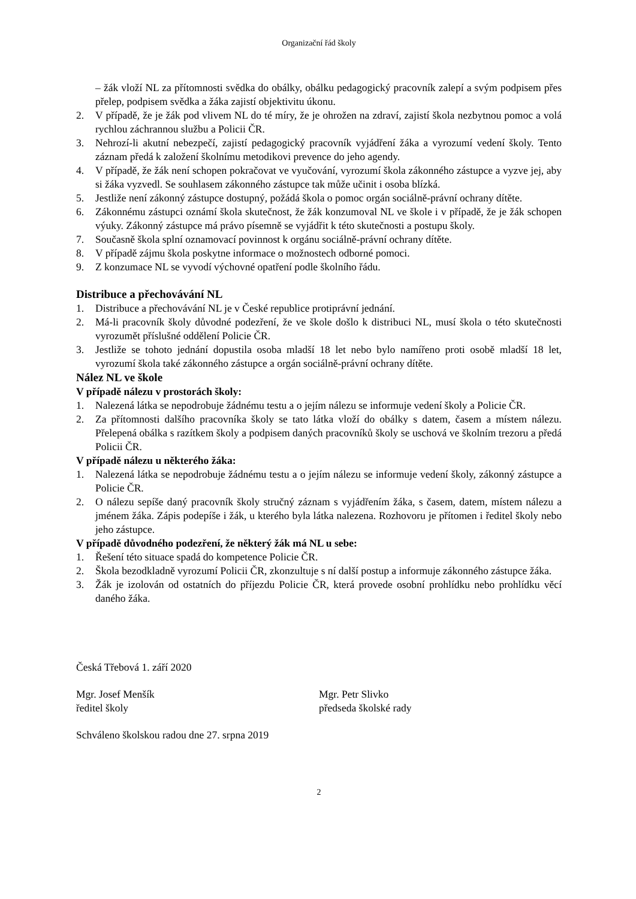Organizační řád školy
– žák vloží NL za přítomnosti svědka do obálky, obálku pedagogický pracovník zalepí a svým podpisem přes přelep, podpisem svědka a žáka zajistí objektivitu úkonu.
2. V případě, že je žák pod vlivem NL do té míry, že je ohrožen na zdraví, zajistí škola nezbytnou pomoc a volá rychlou záchrannou službu a Policii ČR.
3. Nehrozí-li akutní nebezpečí, zajistí pedagogický pracovník vyjádření žáka a vyrozumí vedení školy. Tento záznam předá k založení školnímu metodikovi prevence do jeho agendy.
4. V případě, že žák není schopen pokračovat ve vyučování, vyrozumí škola zákonného zástupce a vyzve jej, aby si žáka vyzvedl. Se souhlasem zákonného zástupce tak může učinit i osoba blízká.
5. Jestliže není zákonný zástupce dostupný, požádá škola o pomoc orgán sociálně-právní ochrany dítěte.
6. Zákonnému zástupci oznámí škola skutečnost, že žák konzumoval NL ve škole i v případě, že je žák schopen výuky. Zákonný zástupce má právo písemně se vyjádřit k této skutečnosti a postupu školy.
7. Současně škola splní oznamovací povinnost k orgánu sociálně-právní ochrany dítěte.
8. V případě zájmu škola poskytne informace o možnostech odborné pomoci.
9. Z konzumace NL se vyvodí výchovné opatření podle školního řádu.
Distribuce a přechovávání NL
1. Distribuce a přechovávání NL je v České republice protiprávní jednání.
2. Má-li pracovník školy důvodné podezření, že ve škole došlo k distribuci NL, musí škola o této skutečnosti vyrozumět příslušné oddělení Policie ČR.
3. Jestliže se tohoto jednání dopustila osoba mladší 18 let nebo bylo namířeno proti osobě mladší 18 let, vyrozumí škola také zákonného zástupce a orgán sociálně-právní ochrany dítěte.
Nález NL ve škole
V případě nálezu v prostorách školy:
1. Nalezená látka se nepodrobuje žádnému testu a o jejím nálezu se informuje vedení školy a Policie ČR.
2. Za přítomnosti dalšího pracovníka školy se tato látka vloží do obálky s datem, časem a místem nálezu. Přelepená obálka s razítkem školy a podpisem daných pracovníků školy se uschová ve školním trezoru a předá Policii ČR.
V případě nálezu u některého žáka:
1. Nalezená látka se nepodrobuje žádnému testu a o jejím nálezu se informuje vedení školy, zákonný zástupce a Policie ČR.
2. O nálezu sepíše daný pracovník školy stručný záznam s vyjádřením žáka, s časem, datem, místem nálezu a jménem žáka. Zápis podepíše i žák, u kterého byla látka nalezena. Rozhovoru je přítomen i ředitel školy nebo jeho zástupce.
V případě důvodného podezření, že některý žák má NL u sebe:
1. Řešení této situace spadá do kompetence Policie ČR.
2. Škola bezodkladně vyrozumí Policii ČR, zkonzultuje s ní další postup a informuje zákonného zástupce žáka.
3. Žák je izolován od ostatních do příjezdu Policie ČR, která provede osobní prohlídku nebo prohlídku věcí daného žáka.
Česká Třebová 1. září 2020
Mgr. Josef Menšík
ředitel školy
Mgr. Petr Slivko
předseda školské rady
Schváleno školskou radou dne 27. srpna 2019
2